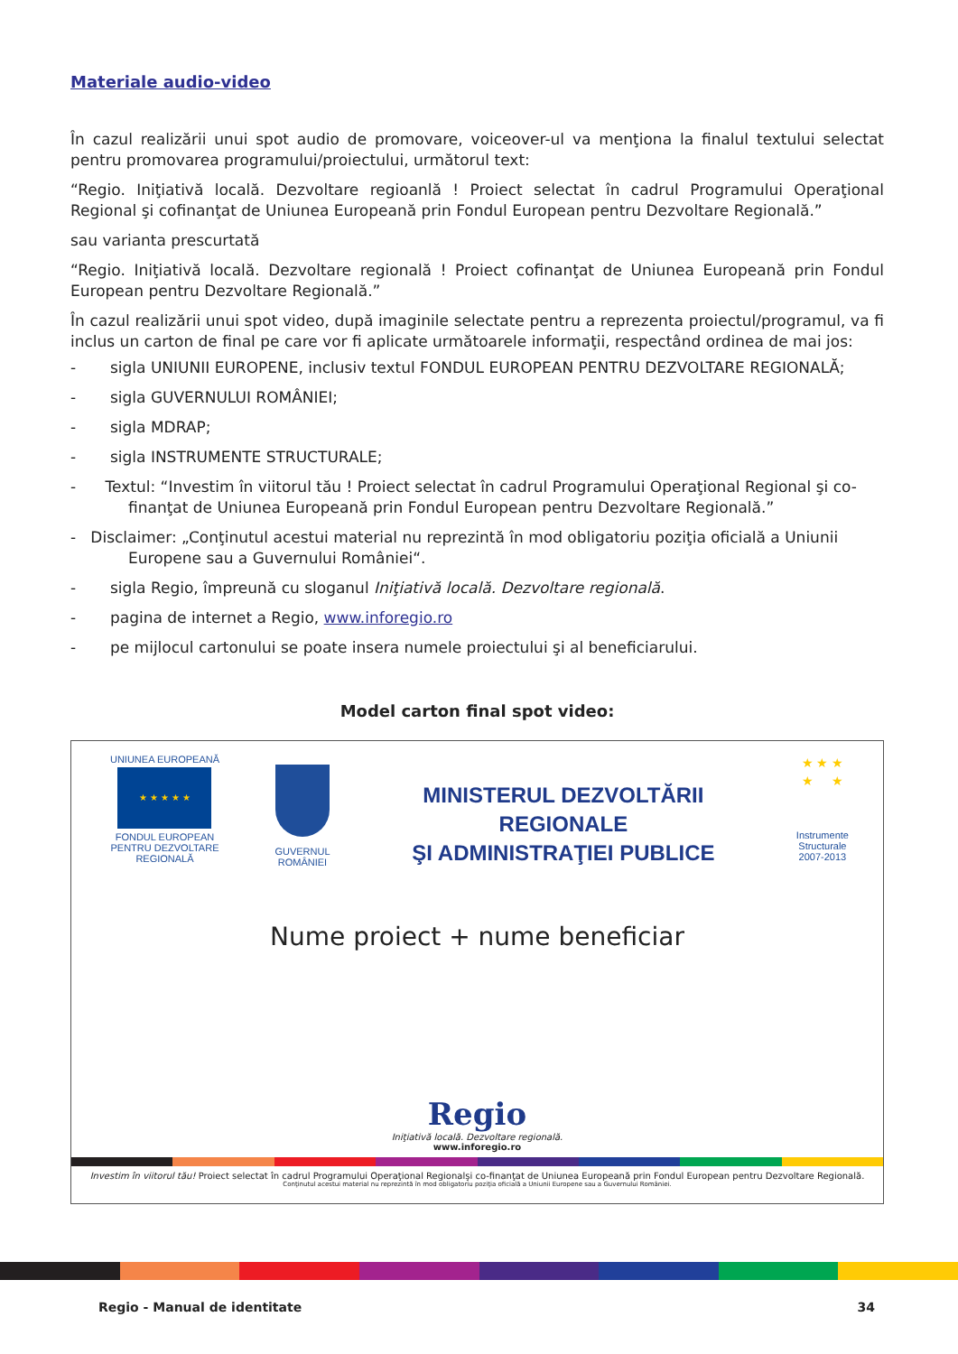Materiale audio-video
În cazul realizării unui spot audio de promovare, voiceover-ul va menţiona la finalul textului selectat pentru promovarea programului/proiectului, următorul text:
“Regio. Iniţiativă locală. Dezvoltare regioanlă ! Proiect selectat în cadrul Programului Operaţional Regional şi cofinanţat de Uniunea Europeană prin Fondul European pentru Dezvoltare Regională.”
sau varianta prescurtată
“Regio. Iniţiativă locală. Dezvoltare regională ! Proiect cofinanţat de Uniunea Europeană prin Fondul European pentru Dezvoltare Regională.”
În cazul realizării unui spot video, după imaginile selectate pentru a reprezenta proiectul/programul, va fi inclus un carton de final pe care vor fi aplicate următoarele informaţii, respectând ordinea de mai jos:
- sigla UNIUNII EUROPENE, inclusiv textul FONDUL EUROPEAN PENTRU DEZVOLTARE REGIONALĂ;
- sigla GUVERNULUI ROMÂNIEI;
- sigla MDRAP;
- sigla INSTRUMENTE STRUCTURALE;
- Textul: “Investim în viitorul tău ! Proiect selectat în cadrul Programului Operaţional Regional şi co-finanţat de Uniunea Europeană prin Fondul European pentru Dezvoltare Regională.”
- Disclaimer: „Conţinutul acestui material nu reprezintă în mod obligatoriu poziţia oficială a Uniunii Europene sau a Guvernului României“.
- sigla Regio, împreună cu sloganul Iniţiativă locală. Dezvoltare regională.
- pagina de internet a Regio, www.inforegio.ro
- pe mijlocul cartonului se poate insera numele proiectului şi al beneficiarului.
Model carton final spot video:
UNIUNEA EUROPEANĂ
★ ★ ★ ★ ★
FONDUL EUROPEAN
PENTRU DEZVOLTARE REGIONALĂ
GUVERNUL ROMÂNIEI
MINISTERUL DEZVOLTĂRII REGIONALE
ŞI ADMINISTRAŢIEI PUBLICE
★ ★ ★
★ ★
Instrumente Structurale
2007-2013
Nume proiect + nume beneficiar
Regio
Iniţiativă locală. Dezvoltare regională.
www.inforegio.ro
Investim în viitorul tău! Proiect selectat în cadrul Programului Operaţional Regionalşi co-finanţat de Uniunea Europeană prin Fondul European pentru Dezvoltare Regională.
Conţinutul acestui material nu reprezintă în mod obligatoriu poziţia oficială a Uniunii Europene sau a Guvernului României.
Regio - Manual de identitate 34